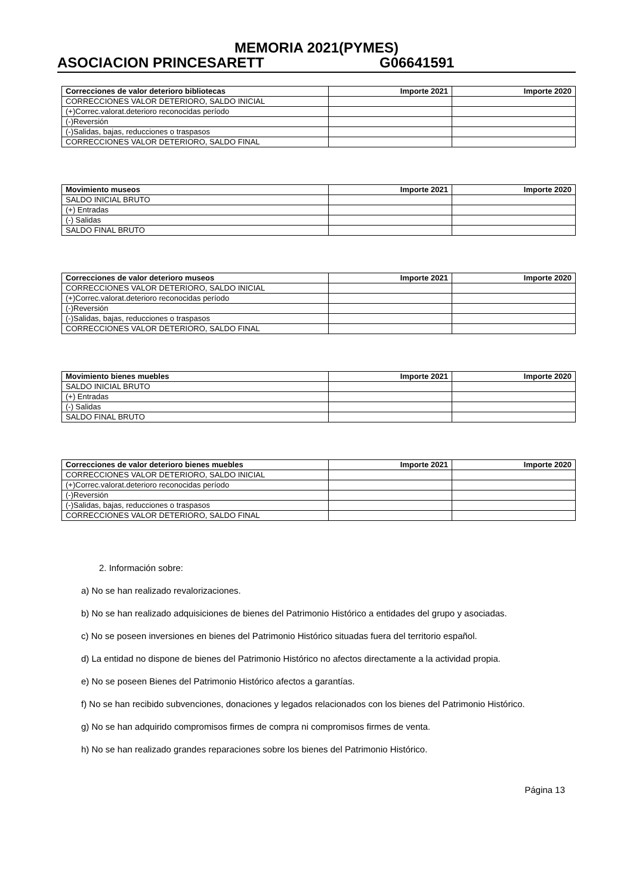MEMORIA 2021(PYMES)
ASOCIACION PRINCESARETT G06641591
| Correcciones de valor deterioro bibliotecas | Importe 2021 | Importe 2020 |
| --- | --- | --- |
| CORRECCIONES VALOR DETERIORO, SALDO INICIAL | | |
| (+)Correc.valorat.deterioro reconocidas período | | |
| (-)Reversión | | |
| (-)Salidas, bajas, reducciones o traspasos | | |
| CORRECCIONES VALOR DETERIORO, SALDO FINAL | | |
| Movimiento museos | Importe 2021 | Importe 2020 |
| --- | --- | --- |
| SALDO INICIAL BRUTO | | |
| (+) Entradas | | |
| (-) Salidas | | |
| SALDO FINAL BRUTO | | |
| Correcciones de valor deterioro museos | Importe 2021 | Importe 2020 |
| --- | --- | --- |
| CORRECCIONES VALOR DETERIORO, SALDO INICIAL | | |
| (+)Correc.valorat.deterioro reconocidas período | | |
| (-)Reversión | | |
| (-)Salidas, bajas, reducciones o traspasos | | |
| CORRECCIONES VALOR DETERIORO, SALDO FINAL | | |
| Movimiento bienes muebles | Importe 2021 | Importe 2020 |
| --- | --- | --- |
| SALDO INICIAL BRUTO | | |
| (+) Entradas | | |
| (-) Salidas | | |
| SALDO FINAL BRUTO | | |
| Correcciones de valor deterioro bienes muebles | Importe 2021 | Importe 2020 |
| --- | --- | --- |
| CORRECCIONES VALOR DETERIORO, SALDO INICIAL | | |
| (+)Correc.valorat.deterioro reconocidas período | | |
| (-)Reversión | | |
| (-)Salidas, bajas, reducciones o traspasos | | |
| CORRECCIONES VALOR DETERIORO, SALDO FINAL | | |
2. Información sobre:
a) No se han realizado revalorizaciones.
b) No se han realizado adquisiciones de bienes del Patrimonio Histórico a entidades del grupo y asociadas.
c) No se poseen inversiones en bienes del Patrimonio Histórico situadas fuera del territorio español.
d) La entidad no dispone de bienes del Patrimonio Histórico no afectos directamente a la actividad propia.
e) No se poseen Bienes del Patrimonio Histórico afectos a garantías.
f) No se han recibido subvenciones, donaciones y legados relacionados con los bienes del Patrimonio Histórico.
g) No se han adquirido compromisos firmes de compra ni compromisos firmes de venta.
h) No se han realizado grandes reparaciones sobre los bienes del Patrimonio Histórico.
Página 13